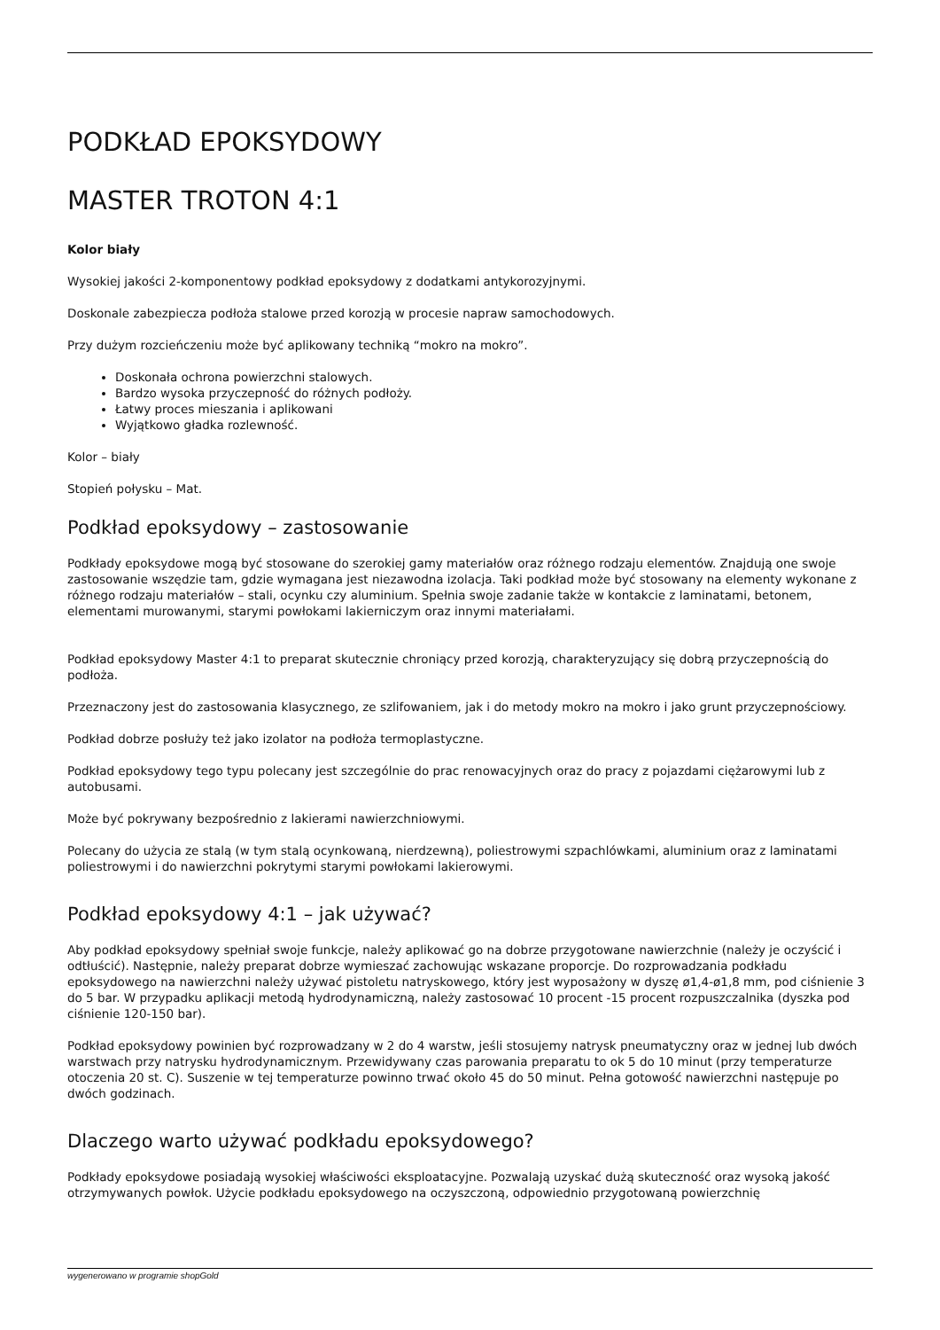PODKŁAD EPOKSYDOWY
MASTER TROTON 4:1
Kolor biały
Wysokiej jakości 2-komponentowy podkład epoksydowy z dodatkami antykorozyjnymi.
Doskonale zabezpiecza podłoża stalowe przed korozją w procesie napraw samochodowych.
Przy dużym rozcieńczeniu może być aplikowany techniką “mokro na mokro”.
Doskonała ochrona powierzchni stalowych.
Bardzo wysoka przyczepność do różnych podłoży.
Łatwy proces mieszania i aplikowani
Wyjątkowo gładka rozlewność.
Kolor – biały
Stopień połysku – Mat.
Podkład epoksydowy – zastosowanie
Podkłady epoksydowe mogą być stosowane do szerokiej gamy materiałów oraz różnego rodzaju elementów. Znajdują one swoje zastosowanie wszędzie tam, gdzie wymagana jest niezawodna izolacja. Taki podkład może być stosowany na elementy wykonane z różnego rodzaju materiałów – stali, ocynku czy aluminium. Spełnia swoje zadanie także w kontakcie z laminatami, betonem, elementami murowanymi, starymi powłokami lakierniczym oraz innymi materiałami.
Podkład epoksydowy Master 4:1 to preparat skutecznie chroniący przed korozją, charakteryzujący się dobrą przyczepnością do podłoża.
Przeznaczony jest do zastosowania klasycznego, ze szlifowaniem, jak i do metody mokro na mokro i jako grunt przyczepnościowy.
Podkład dobrze posłuży też jako izolator na podłoża termoplastyczne.
Podkład epoksydowy tego typu polecany jest szczególnie do prac renowacyjnych oraz do pracy z pojazdami ciężarowymi lub z autobusami.
Może być pokrywany bezpośrednio z lakierami nawierzchniowymi.
Polecany do użycia ze stalą (w tym stalą ocynkowaną, nierdzewną), poliestrowymi szpachlówkami, aluminium oraz z laminatami poliestrowymi i do nawierzchni pokrytymi starymi powłokami lakierowymi.
Podkład epoksydowy 4:1 – jak używać?
Aby podkład epoksydowy spełniał swoje funkcje, należy aplikować go na dobrze przygotowane nawierzchnie (należy je oczyścić i odtłuścić). Następnie, należy preparat dobrze wymieszać zachowując wskazane proporcje. Do rozprowadzania podkładu epoksydowego na nawierzchni należy używać pistoletu natryskowego, który jest wyposażony w dyszę ø1,4-ø1,8 mm, pod ciśnienie 3 do 5 bar. W przypadku aplikacji metodą hydrodynamiczną, należy zastosować 10 procent -15 procent rozpuszczalnika (dyszka pod ciśnienie 120-150 bar).
Podkład epoksydowy powinien być rozprowadzany w 2 do 4 warstw, jeśli stosujemy natrysk pneumatyczny oraz w jednej lub dwóch warstwach przy natrysku hydrodynamicznym. Przewidywany czas parowania preparatu to ok 5 do 10 minut (przy temperaturze otoczenia 20 st. C). Suszenie w tej temperaturze powinno trwać około 45 do 50 minut. Pełna gotowość nawierzchni następuje po dwóch godzinach.
Dlaczego warto używać podkładu epoksydowego?
Podkłady epoksydowe posiadają wysokiej właściwości eksploatacyjne. Pozwalają uzyskać dużą skuteczność oraz wysoką jakość otrzymywanych powłok. Użycie podkładu epoksydowego na oczyszczoną, odpowiednio przygotowaną powierzchnię
wygenerowano w programie shopGold